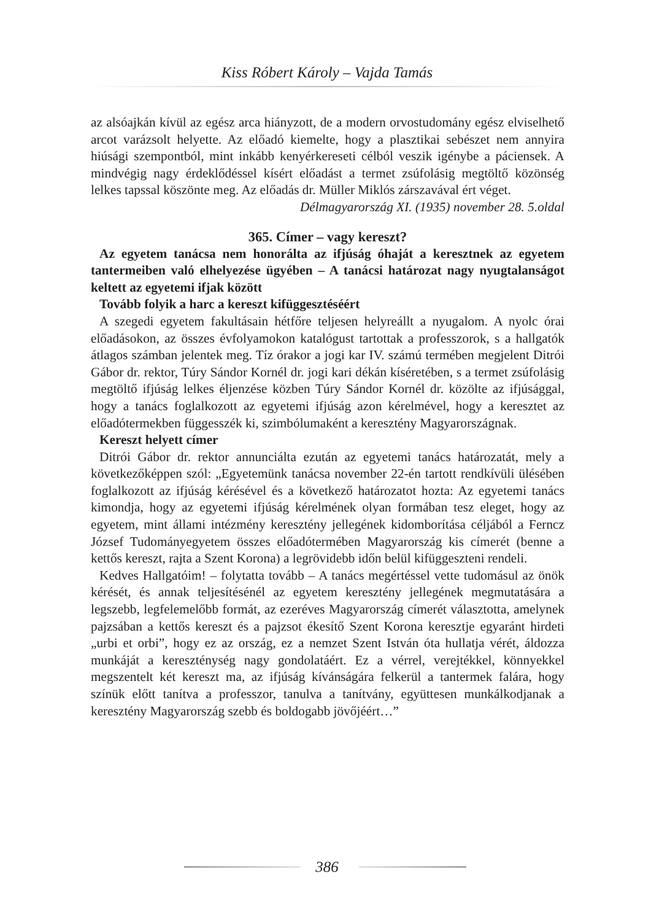Kiss Róbert Károly – Vajda Tamás
az alsóajkán kívül az egész arca hiányzott, de a modern orvostudomány egész elviselhető arcot varázsolt helyette. Az előadó kiemelte, hogy a plasztikai sebészet nem annyira hiúsági szempontból, mint inkább kenyérkereseti célból veszik igénybe a páciensek. A mindvégig nagy érdeklődéssel kísért előadást a termet zsúfolásig megtöltő közönség lelkes tapssal köszönte meg. Az előadás dr. Müller Miklós zárszavával ért véget.
Délmagyarország XI. (1935) november 28. 5.oldal
365. Címer – vagy kereszt?
Az egyetem tanácsa nem honorálta az ifjúság óhaját a keresztnek az egyetem tantermeiben való elhelyezése ügyében – A tanácsi határozat nagy nyugtalanságot keltett az egyetemi ifjak között
Tovább folyik a harc a kereszt kifüggesztéséért
A szegedi egyetem fakultásain hétfőre teljesen helyreállt a nyugalom. A nyolc órai előadásokon, az összes évfolyamokon katalógust tartottak a professzorok, s a hallgatók átlagos számban jelentek meg. Tíz órakor a jogi kar IV. számú termében megjelent Ditrói Gábor dr. rektor, Túry Sándor Kornél dr. jogi kari dékán kíséretében, s a termet zsúfolásig megtöltő ifjúság lelkes éljenzése közben Túry Sándor Kornél dr. közölte az ifjúsággal, hogy a tanács foglalkozott az egyetemi ifjúság azon kérelmével, hogy a keresztet az előadótermekben függesszék ki, szimbólumaként a keresztény Magyarországnak.
Kereszt helyett címer
Ditrói Gábor dr. rektor annunciálta ezután az egyetemi tanács határozatát, mely a következőképpen szól: „Egyetemünk tanácsa november 22-én tartott rendkívüli ülésében foglalkozott az ifjúság kérésével és a következő határozatot hozta: Az egyetemi tanács kimondja, hogy az egyetemi ifjúság kérelmének olyan formában tesz eleget, hogy az egyetem, mint állami intézmény keresztény jellegének kidomborítása céljából a Ferncz József Tudományegyetem összes előadótermében Magyarország kis címerét (benne a kettős kereszt, rajta a Szent Korona) a legrövidebb időn belül kifüggeszteni rendeli.
Kedves Hallgatóim! – folytatta tovább – A tanács megértéssel vette tudomásul az önök kérését, és annak teljesítésénél az egyetem keresztény jellegének megmutatására a legszebb, legfelemelőbb formát, az ezeréves Magyarország címerét választotta, amelynek pajzsában a kettős kereszt és a pajzsot ékesítő Szent Korona keresztje egyaránt hirdeti „urbi et orbi”, hogy ez az ország, ez a nemzet Szent István óta hullatja vérét, áldozza munkáját a kereszténység nagy gondolatáért. Ez a vérrel, verejtékkel, könnyekkel megszentelt két kereszt ma, az ifjúság kívánságára felkerül a tantermek falára, hogy színük előtt tanítva a professzor, tanulva a tanítvány, együttesen munkálkodjanak a keresztény Magyarország szebb és boldogabb jövőjéért…”
386